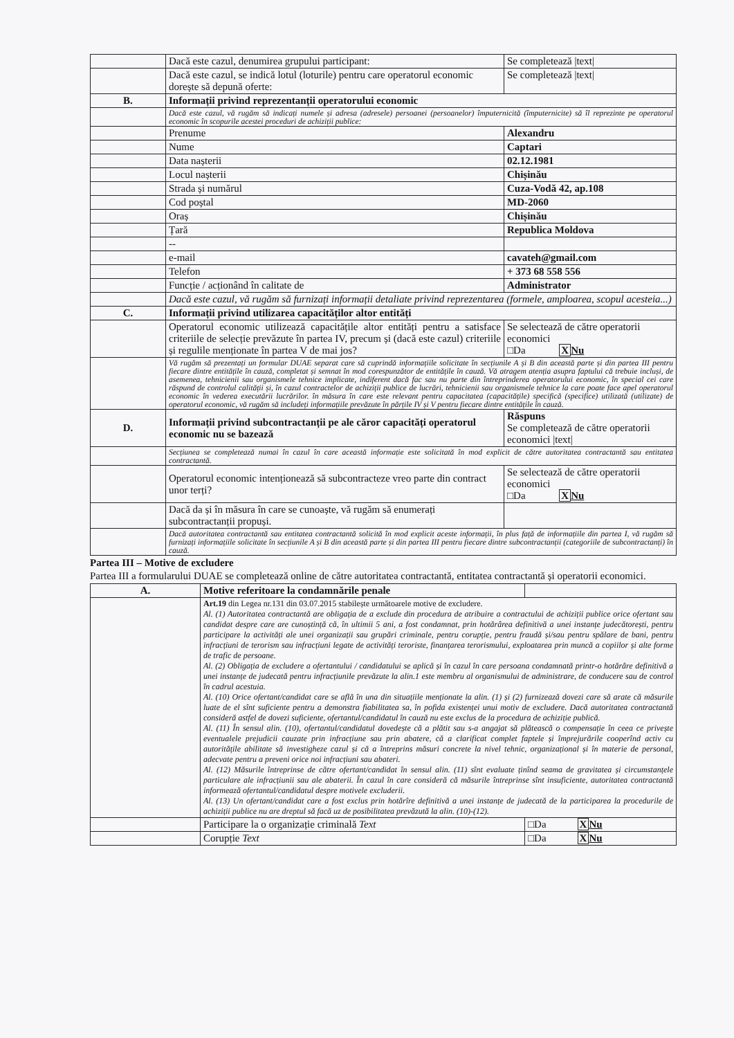| | Dacă este cazul, denumirea grupului participant: | Se completează /text/ |
| | Dacă este cazul, se indică lotul (loturile) pentru care operatorul economic dorește să depună oferte: | Se completează /text/ |
| B. | Informații privind reprezentanții operatorului economic | |
| | Dacă este cazul, vă rugăm să indicați numele și adresa (adresele) persoanei (persoanelor) împuternicită (împuternicite) să îl reprezinte pe operatorul economic în scopurile acestei proceduri de achiziții publice: | |
| | Prenume | Alexandru |
| | Nume | Captari |
| | Data nașterii | 02.12.1981 |
| | Locul nașterii | Chișinău |
| | Strada și numărul | Cuza-Vodă 42, ap.108 |
| | Cod poștal | MD-2060 |
| | Oraș | Chișinău |
| | Țară | Republica Moldova |
| | -- | |
| | e-mail | cavateh@gmail.com |
| | Telefon | + 373 68 558 556 |
| | Funcție / acționând în calitate de | Administrator |
| | Dacă este cazul, vă rugăm să furnizați informații detaliate privind reprezentarea (formele, amploarea, scopul acesteia...) | |
| C. | Informații privind utilizarea capacităților altor entități | |
| | Operatorul economic utilizează capacitățile altor entități pentru a satisface criteriile de selecție prevăzute în partea IV, precum și (dacă este cazul) criteriile și regulile menționate în partea V de mai jos? | Se selectează de către operatorii economici □Da X Nu |
| | Vă rugăm să prezentați un formular DUAE separat care să cuprindă informațiile solicitate în secțiunile A și B din această parte și din partea III pentru fiecare dintre entitățile în cauză, completat și semnat în mod corespunzător de entitățile în cauză. Vă atragem atenția asupra faptului că trebuie incluși, de asemenea, tehnicienii sau organismele tehnice implicate, indiferent dacă fac sau nu parte din întreprinderea operatorului economic, în special cei care răspund de controlul calității și, în cazul contractelor de achiziții publice de lucrări, tehnicienii sau organismele tehnice la care poate face apel operatorul economic în vederea executării lucrărilor. în măsura în care este relevant pentru capacitatea (capacitățile) specifică (specifice) utilizată (utilizate) de operatorul economic, vă rugăm să includeți informațiile prevăzute în părțile IV și V pentru fiecare dintre entitățile în cauză. | |
| D. | Informații privind subcontractanții pe ale căror capacități operatorul economic nu se bazează | Răspuns Se completează de către operatorii economici /text/ |
| | Secțiunea se completează numai în cazul în care această informație este solicitată în mod explicit de către autoritatea contractantă sau entitatea contractantă. | |
| | Operatorul economic intenționează să subcontracteze vreo parte din contract unor terți? | Se selectează de către operatorii economici □Da X Nu |
| | Dacă da și în măsura în care se cunoaște, vă rugăm să enumerați subcontractanții propuși. | |
| | Dacă autoritatea contractantă sau entitatea contractantă solicită în mod explicit aceste informații, în plus față de informațiile din partea I, vă rugăm să furnizați informațiile solicitate în secțiunile A și B din această parte și din partea III pentru fiecare dintre subcontractanții (categoriile de subcontractanți) în cauză. | |
Partea III – Motive de excludere
Partea III a formularului DUAE se completează online de către autoritatea contractantă, entitatea contractantă și operatorii economici.
| A. | Motive referitoare la condamnările penale | |
| | Art.19 din Legea nr.131 din 03.07.2015 stabilește următoarele motive de excludere. Al. (1) Autoritatea contractantă are obligația de a exclude din procedura de atribuire a contractului de achiziții publice orice ofertant sau candidat despre care are cunoștință că, în ultimii 5 ani, a fost condamnat, prin hotărârea definitivă a unei instanțe judecătorești, pentru participare la activități ale unei organizații sau grupări criminale, pentru corupție, pentru fraudă și/sau pentru spălare de bani, pentru infracțiuni de terorism sau infracțiuni legate de activități teroriste, finanțarea terorismului, exploatarea prin muncă a copiilor și alte forme de trafic de persoane. Al. (2) Obligația de excludere a ofertantului / candidatului se aplică și în cazul în care persoana condamnată printr-o hotărâre definitivă a unei instanțe de judecată pentru infracțiunile prevăzute la alin.1 este membru al organismului de administrare, de conducere sau de control în cadrul acestuia. Al. (10) Orice ofertant/candidat care se află în una din situațiile menționate la alin. (1) și (2) furnizează dovezi care să arate că măsurile luate de el sînt suficiente pentru a demonstra fiabilitatea sa, în pofida existenței unui motiv de excludere. Dacă autoritatea contractantă consideră astfel de dovezi suficiente, ofertantul/candidatul în cauză nu este exclus de la procedura de achiziție publică. Al. (11) În sensul alin. (10), ofertantul/candidatul dovedește că a plătit sau s-a angajat să plătească o compensație în ceea ce privește eventualele prejudicii cauzate prin infracțiune sau prin abatere, că a clarificat complet faptele și împrejurările cooperînd activ cu autoritățile abilitate să investigheze cazul și că a întreprins măsuri concrete la nivel tehnic, organizațional și în materie de personal, adecvate pentru a preveni orice noi infracțiuni sau abateri. Al. (12) Măsurile întreprinse de către ofertant/candidat în sensul alin. (11) sînt evaluate ținînd seama de gravitatea și circumstanțele particulare ale infracțiunii sau ale abaterii. În cazul în care consideră că măsurile întreprinse sînt insuficiente, autoritatea contractantă informează ofertantul/candidatul despre motivele excluderii. Al. (13) Un ofertant/candidat care a fost exclus prin hotărîre definitivă a unei instanțe de judecată de la participarea la procedurile de achiziții publice nu are dreptul să facă uz de posibilitatea prevăzută la alin. (10)-(12). | |
| | Participare la o organizație criminală Text | □Da X Nu |
| | Corupție Text | □Da X Nu |